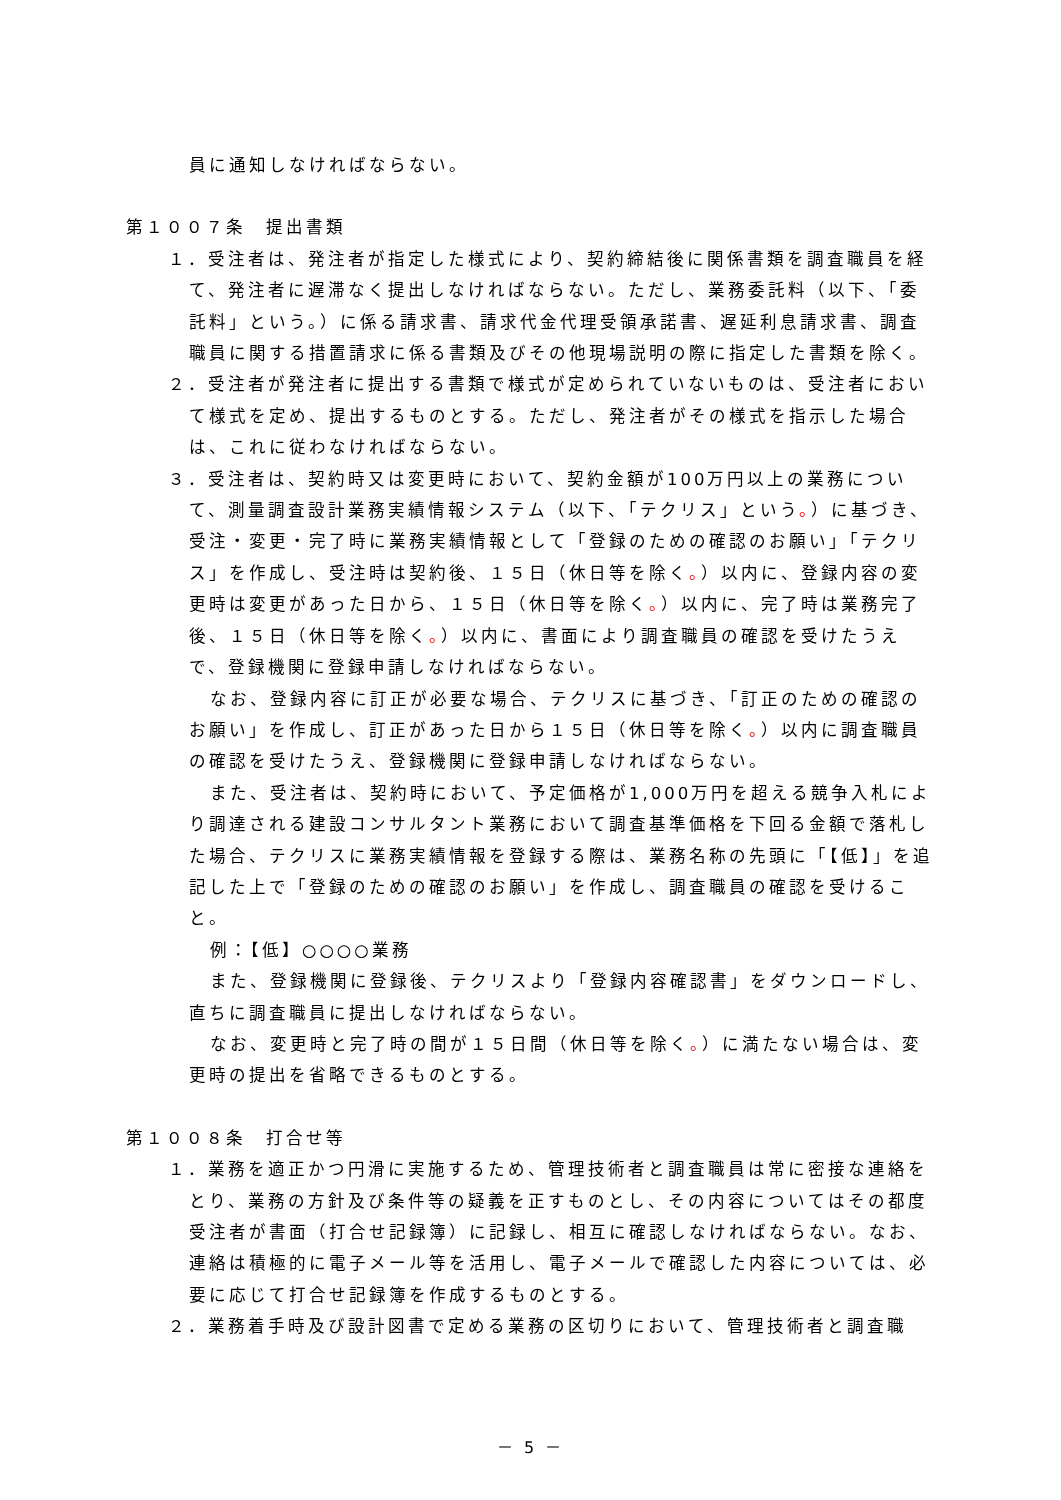員に通知しなければならない。
第１００７条　提出書類
１．受注者は、発注者が指定した様式により、契約締結後に関係書類を調査職員を経て、発注者に遅滞なく提出しなければならない。ただし、業務委託料（以下、「委託料」という。）に係る請求書、請求代金代理受領承諾書、遅延利息請求書、調査職員に関する措置請求に係る書類及びその他現場説明の際に指定した書類を除く。
２．受注者が発注者に提出する書類で様式が定められていないものは、受注者において様式を定め、提出するものとする。ただし、発注者がその様式を指示した場合は、これに従わなければならない。
３．受注者は、契約時又は変更時において、契約金額が100万円以上の業務について、測量調査設計業務実績情報システム（以下、「テクリス」という。）に基づき、受注・変更・完了時に業務実績情報として「登録のための確認のお願い」「テクリス」を作成し、受注時は契約後、１５日（休日等を除く。）以内に、登録内容の変更時は変更があった日から、１５日（休日等を除く。）以内に、完了時は業務完了後、１５日（休日等を除く。）以内に、書面により調査職員の確認を受けたうえで、登録機関に登録申請しなければならない。
なお、登録内容に訂正が必要な場合、テクリスに基づき、「訂正のための確認のお願い」を作成し、訂正があった日から１５日（休日等を除く。）以内に調査職員の確認を受けたうえ、登録機関に登録申請しなければならない。
また、受注者は、契約時において、予定価格が1,000万円を超える競争入札により調達される建設コンサルタント業務において調査基準価格を下回る金額で落札した場合、テクリスに業務実績情報を登録する際は、業務名称の先頭に「【低】」を追記した上で「登録のための確認のお願い」を作成し、調査職員の確認を受けること。
例：【低】○○○○業務
また、登録機関に登録後、テクリスより「登録内容確認書」をダウンロードし、直ちに調査職員に提出しなければならない。
なお、変更時と完了時の間が１５日間（休日等を除く。）に満たない場合は、変更時の提出を省略できるものとする。
第１００８条　打合せ等
１．業務を適正かつ円滑に実施するため、管理技術者と調査職員は常に密接な連絡をとり、業務の方針及び条件等の疑義を正すものとし、その内容についてはその都度受注者が書面（打合せ記録簿）に記録し、相互に確認しなければならない。なお、連絡は積極的に電子メール等を活用し、電子メールで確認した内容については、必要に応じて打合せ記録簿を作成するものとする。
２．業務着手時及び設計図書で定める業務の区切りにおいて、管理技術者と調査職
－ 5 －